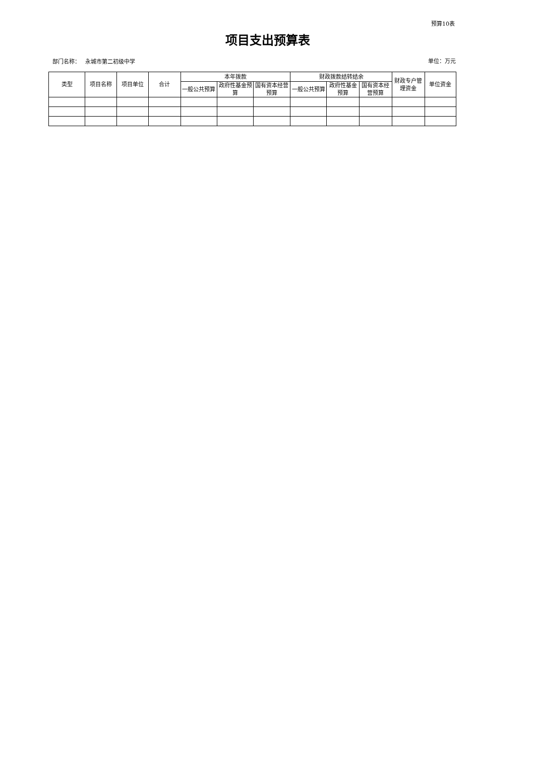预算10表
项目支出预算表
部门名称： 永城市第二初级中学
单位：万元
| 类型 | 项目名称 | 项目单位 | 合计 | 本年拨款 | | | 财政拨款结转结余 | | | 财政专户管理资金 | 单位资金 |
| --- | --- | --- | --- | --- | --- | --- | --- | --- | --- | --- | --- |
| | | | | 一般公共预算 | 政府性基金预算 | 国有资本经营预算 | 一般公共预算 | 政府性基金预算 | 国有资本经营预算 | | |